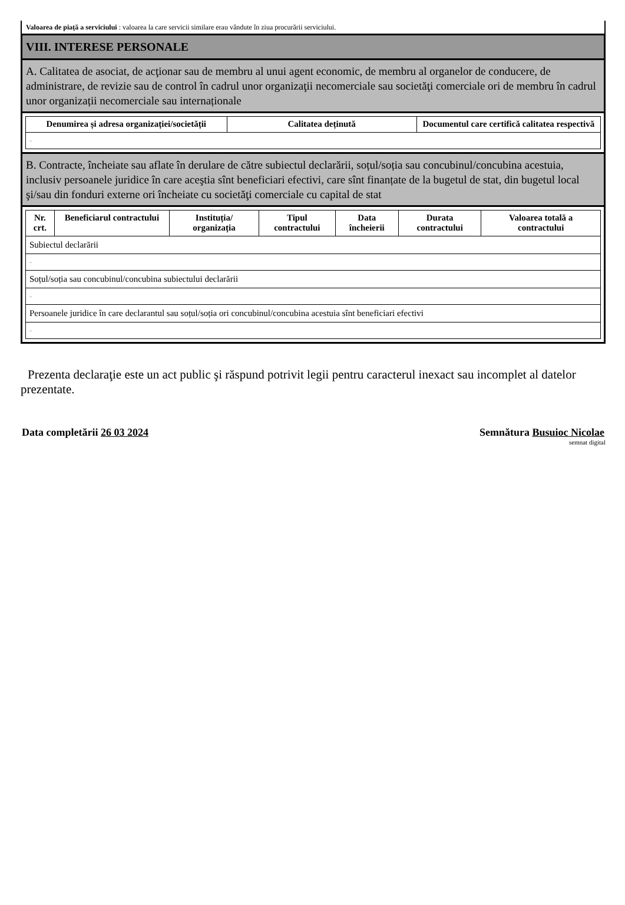Valoarea de piață a serviciului : valoarea la care servicii similare erau vândute în ziua procurării serviciului.
VIII. INTERESE PERSONALE
A. Calitatea de asociat, de acţionar sau de membru al unui agent economic, de membru al organelor de conducere, de administrare, de revizie sau de control în cadrul unor organizaţii necomerciale sau societăţi comerciale ori de membru în cadrul unor organizații necomerciale sau internaționale
| Denumirea și adresa organizației/societății | Calitatea deținută | Documentul care certifică calitatea respectivă |
| --- | --- | --- |
| - | | |
B. Contracte, încheiate sau aflate în derulare de către subiectul declarării, soțul/soția sau concubinul/concubina acestuia, inclusiv persoanele juridice în care aceştia sînt beneficiari efectivi, care sînt finanțate de la bugetul de stat, din bugetul local şi/sau din fonduri externe ori încheiate cu societăţi comerciale cu capital de stat
| Nr. crt. | Beneficiarul contractului | Instituția/ organizația | Tipul contractului | Data încheierii | Durata contractului | Valoarea totală a contractului |
| --- | --- | --- | --- | --- | --- | --- |
| Subiectul declarării | | | | | | |
| - | | | | | | |
| Soțul/soția sau concubinul/concubina subiectului declarării | | | | | | |
| - | | | | | | |
| Persoanele juridice în care declarantul sau soțul/soția ori concubinul/concubina acestuia sînt beneficiari efectivi | | | | | | |
| - | | | | | | |
Prezenta declaraţie este un act public şi răspund potrivit legii pentru caracterul inexact sau incomplet al datelor prezentate.
Data completării 26 03 2024 Semnătura Busuioc Nicolae
semnat digital